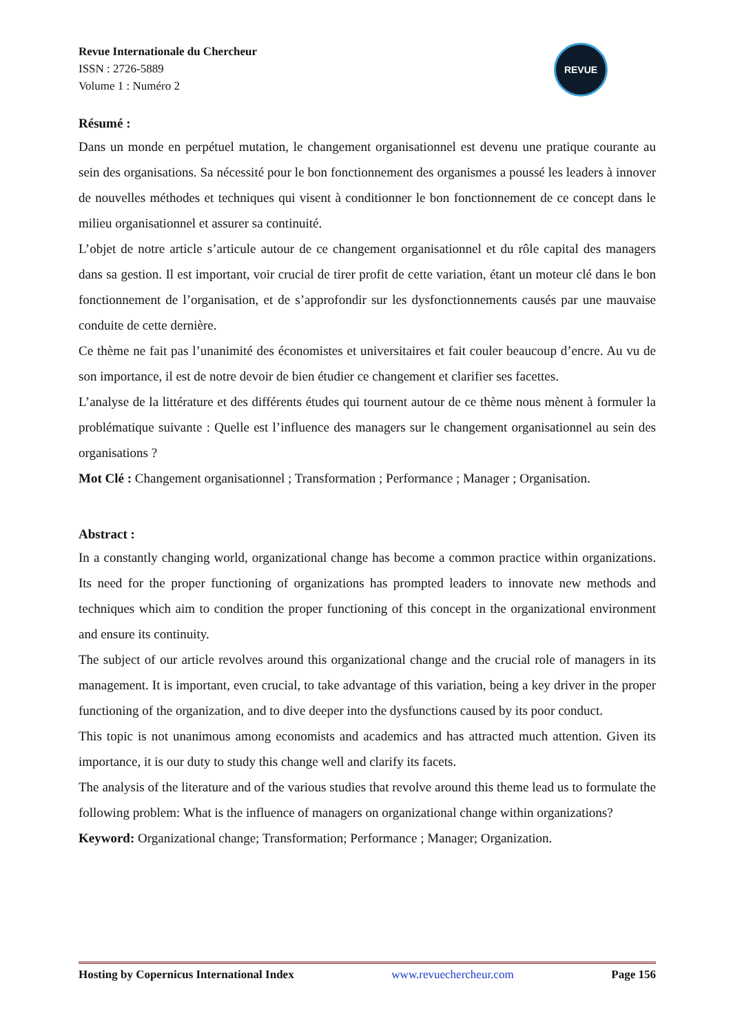Revue Internationale du Chercheur
ISSN : 2726-5889
Volume 1 : Numéro 2
REVUE
Résumé :
Dans un monde en perpétuel mutation, le changement organisationnel est devenu une pratique courante au sein des organisations. Sa nécessité pour le bon fonctionnement des organismes a poussé les leaders à innover de nouvelles méthodes et techniques qui visent à conditionner le bon fonctionnement de ce concept dans le milieu organisationnel et assurer sa continuité.
L’objet de notre article s’articule autour de ce changement organisationnel et du rôle capital des managers dans sa gestion. Il est important, voir crucial de tirer profit de cette variation, étant un moteur clé dans le bon fonctionnement de l’organisation, et de s’approfondir sur les dysfonctionnements causés par une mauvaise conduite de cette dernière.
Ce thème ne fait pas l’unanimité des économistes et universitaires et fait couler beaucoup d’encre. Au vu de son importance, il est de notre devoir de bien étudier ce changement et clarifier ses facettes.
L’analyse de la littérature et des différents études qui tournent autour de ce thème nous mènent à formuler la problématique suivante : Quelle est l’influence des managers sur le changement organisationnel au sein des organisations ?
Mot Clé : Changement organisationnel ; Transformation ; Performance ; Manager ; Organisation.
Abstract :
In a constantly changing world, organizational change has become a common practice within organizations. Its need for the proper functioning of organizations has prompted leaders to innovate new methods and techniques which aim to condition the proper functioning of this concept in the organizational environment and ensure its continuity.
The subject of our article revolves around this organizational change and the crucial role of managers in its management. It is important, even crucial, to take advantage of this variation, being a key driver in the proper functioning of the organization, and to dive deeper into the dysfunctions caused by its poor conduct.
This topic is not unanimous among economists and academics and has attracted much attention. Given its importance, it is our duty to study this change well and clarify its facets.
The analysis of the literature and of the various studies that revolve around this theme lead us to formulate the following problem: What is the influence of managers on organizational change within organizations?
Keyword: Organizational change; Transformation; Performance ; Manager; Organization.
Hosting by Copernicus International Index www.revuechercheur.com Page 156